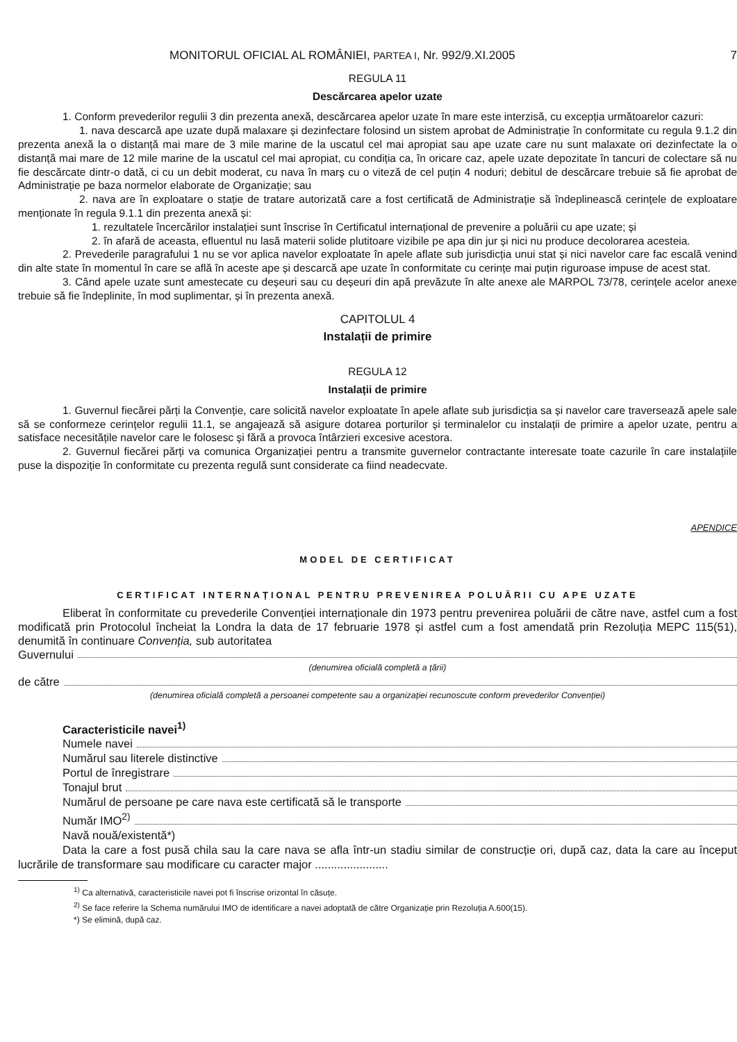MONITORUL OFICIAL AL ROMÂNIEI, PARTEA I, Nr. 992/9.XI.2005 7
REGULA 11
Descărcarea apelor uzate
1. Conform prevederilor regulii 3 din prezenta anexă, descărcarea apelor uzate în mare este interzisă, cu excepția următoarelor cazuri:
1. nava descarcă ape uzate după malaxare și dezinfectare folosind un sistem aprobat de Administrație în conformitate cu regula 9.1.2 din prezenta anexă la o distanță mai mare de 3 mile marine de la uscatul cel mai apropiat sau ape uzate care nu sunt malaxate ori dezinfectate la o distanță mai mare de 12 mile marine de la uscatul cel mai apropiat, cu condiția ca, în oricare caz, apele uzate depozitate în tancuri de colectare să nu fie descărcate dintr-o dată, ci cu un debit moderat, cu nava în marș cu o viteză de cel puțin 4 noduri; debitul de descărcare trebuie să fie aprobat de Administrație pe baza normelor elaborate de Organizație; sau
2. nava are în exploatare o stație de tratare autorizată care a fost certificată de Administrație să îndeplinească cerințele de exploatare menționate în regula 9.1.1 din prezenta anexă și:
1. rezultatele încercărilor instalației sunt înscrise în Certificatul internațional de prevenire a poluării cu ape uzate; și
2. în afară de aceasta, efluentul nu lasă materii solide plutitoare vizibile pe apa din jur și nici nu produce decolorarea acesteia.
2. Prevederile paragrafului 1 nu se vor aplica navelor exploatate în apele aflate sub jurisdicția unui stat și nici navelor care fac escală venind din alte state în momentul în care se află în aceste ape și descarcă ape uzate în conformitate cu cerințe mai puțin riguroase impuse de acest stat.
3. Când apele uzate sunt amestecate cu deșeuri sau cu deșeuri din apă prevăzute în alte anexe ale MARPOL 73/78, cerințele acelor anexe trebuie să fie îndeplinite, în mod suplimentar, și în prezenta anexă.
CAPITOLUL 4
Instalații de primire
REGULA 12
Instalații de primire
1. Guvernul fiecărei părți la Convenție, care solicită navelor exploatate în apele aflate sub jurisdicția sa și navelor care traversează apele sale să se conformeze cerințelor regulii 11.1, se angajează să asigure dotarea porturilor și terminalelor cu instalații de primire a apelor uzate, pentru a satisface necesitățile navelor care le folosesc și fără a provoca întârzieri excesive acestora.
2. Guvernul fiecărei părți va comunica Organizației pentru a transmite guvernelor contractante interesate toate cazurile în care instalațiile puse la dispoziție în conformitate cu prezenta regulă sunt considerate ca fiind neadecvate.
APENDICE
MODEL DE CERTIFICAT
CERTIFICAT INTERNAȚIONAL PENTRU PREVENIREA POLUĂRII CU APE UZATE
Eliberat în conformitate cu prevederile Convenției internaționale din 1973 pentru prevenirea poluării de către nave, astfel cum a fost modificată prin Protocolul încheiat la Londra la data de 17 februarie 1978 și astfel cum a fost amendată prin Rezoluția MEPC 115(51), denumită în continuare Convenția, sub autoritatea
Guvernului
(denumirea oficială completă a țării)
de către
(denumirea oficială completă a persoanei competente sau a organizației recunoscute conform prevederilor Convenției)
Caracteristicile navei<sup>1)</sup>
Numele navei
Numărul sau literele distinctive
Portul de înregistrare
Tonajul brut
Numărul de persoane pe care nava este certificată să le transporte
Număr IMO<sup>2)</sup>
Navă nouă/existentă*)
Data la care a fost pusă chila sau la care nava se afla într-un stadiu similar de construcție ori, după caz, data la care au început lucrările de transformare sau modificare cu caracter major .......................
<sup>1)</sup> Ca alternativă, caracteristicile navei pot fi înscrise orizontal în căsuțe.
<sup>2)</sup> Se face referire la Schema numărului IMO de identificare a navei adoptată de către Organizație prin Rezoluția A.600(15).
*) Se elimină, după caz.